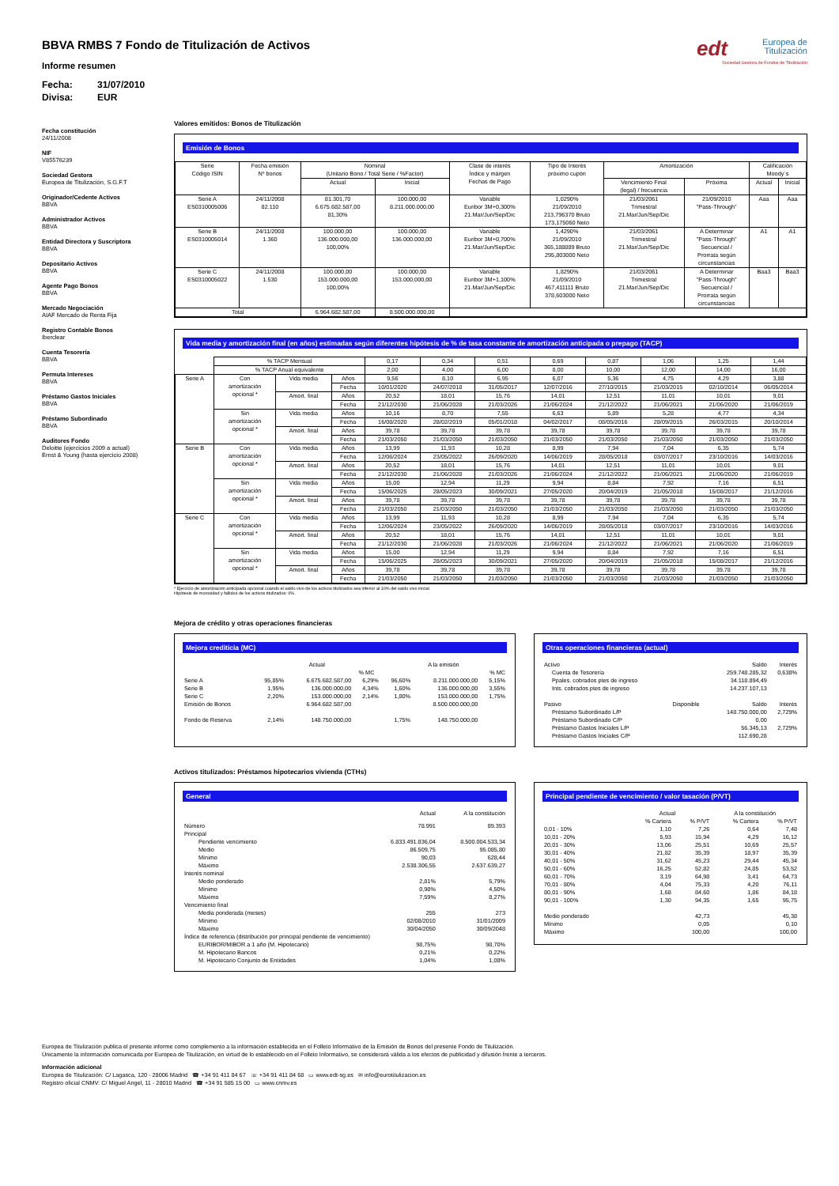BBVA RMBS 7 Fondo de Titulización de Activos
Informe resumen
Fecha: 31/07/2010
Divisa: EUR
edt Europea de
Titulización
Sociedad Gestora de Fondos de Titulización
Fecha constitución
24/11/2008
NIF
V85576239
Sociedad Gestora
Europea de Titulización, S.G.F.T
Originador/Cedente Activos
BBVA
Administrador Activos
BBVA
Entidad Directora y Suscriptora
BBVA
Depositario Activos
BBVA
Agente Pago Bonos
BBVA
Mercado Negociación
AIAF Mercado de Renta Fija
Registro Contable Bonos
Iberclear
Cuenta Tesorería
BBVA
Permuta Intereses
BBVA
Préstamo Gastos Iniciales
BBVA
Préstamo Subordinado
BBVA
Auditores Fondo
Deloitte (ejercicios 2009 a actual)
Ernst & Young (hasta ejercicio 2008)
Valores emitidos: Bonos de Titulización
Emisión de Bonos
| Serie Código ISIN | Fecha emisión Nº bonos | Nominal (Unitario Bono / Total Serie / %Factor) | | Clase de interés Índice y márgen Fechas de Pago | Tipo de Interés próximo cupón | Amortización | | Calificación Moody´s | |
| --- | --- | --- | --- | --- | --- | --- | --- | --- | --- |
| | | Actual | Inicial | | | Vencimiento Final (legal) / frecuencia | Próxima | Actual | Inicial |
| Serie A ES0310005006 | 24/11/2008 82.110 | 81.301,70 6.675.682.587,00 81,30% | 100.000,00 8.211.000.000,00 | Variable Euribor 3M+0,300% 21.Mar/Jun/Sep/Dic | 1,0290% 21/09/2010 213,796370 Bruto 173,175060 Neto | 21/03/2061 Trimestral 21.Mar/Jun/Sep/Dic | 21/09/2010 "Pass-Through" | Aaa | Aaa |
| Serie B ES0310005014 | 24/11/2008 1.360 | 100.000,00 136.000.000,00 100,00% | 100.000,00 136.000.000,00 | Variable Euribor 3M+0,700% 21.Mar/Jun/Sep/Dic | 1,4290% 21/09/2010 365,188889 Bruto 295,803000 Neto | 21/03/2061 Trimestral 21.Mar/Jun/Sep/Dic | A Determinar "Pass-Through" Secuencial / Prorrata según circunstancias | A1 | A1 |
| Serie C ES0310005022 | 24/11/2008 1.530 | 100.000,00 153.000.000,00 100,00% | 100.000,00 153.000.000,00 | Variable Euribor 3M+1,100% 21.Mar/Jun/Sep/Dic | 1,8290% 21/09/2010 467,411111 Bruto 378,603000 Neto | 21/03/2061 Trimestral 21.Mar/Jun/Sep/Dic | A Determinar "Pass-Through" Secuencial / Prorrata según circunstancias | Baa3 | Baa3 |
| Total | | 6.964.682.587,00 | 8.500.000.000,00 | | | | | | |
Vida media y amortización final (en años) estimadas según diferentes hipótesis de % de tasa constante de amortización anticipada o prepago (TACP)
| | % TACP Mensual | | | 0,17 | 0,34 | 0,51 | 0,69 | 0,87 | 1,06 | 1,25 | 1,44 |
| | % TACP Anual equivalente | | | 2,00 | 4,00 | 6,00 | 8,00 | 10,00 | 12,00 | 14,00 | 16,00 |
| Serie A | Con amortización opcional * | Vida media | Años | 9,56 | 8,10 | 6,95 | 6,07 | 5,36 | 4,75 | 4,29 | 3,88 |
| | | | Fecha | 10/01/2020 | 24/07/2018 | 31/05/2017 | 12/07/2016 | 27/10/2015 | 21/03/2015 | 02/10/2014 | 06/05/2014 |
| | | Amort. final | Años | 20,52 | 18,01 | 15,76 | 14,01 | 12,51 | 11,01 | 10,01 | 9,01 |
| | | | Fecha | 21/12/2030 | 21/06/2028 | 21/03/2026 | 21/06/2024 | 21/12/2022 | 21/06/2021 | 21/06/2020 | 21/06/2019 |
| | Sin amortización opcional * | Vida media | Años | 10,16 | 8,70 | 7,55 | 6,63 | 5,89 | 5,28 | 4,77 | 4,34 |
| | | | Fecha | 16/08/2020 | 28/02/2019 | 05/01/2018 | 04/02/2017 | 08/05/2016 | 28/09/2015 | 26/03/2015 | 20/10/2014 |
| | | Amort. final | Años | 39,78 | 39,78 | 39,78 | 39,78 | 39,78 | 39,78 | 39,78 | 39,78 |
| | | | Fecha | 21/03/2050 | 21/03/2050 | 21/03/2050 | 21/03/2050 | 21/03/2050 | 21/03/2050 | 21/03/2050 | 21/03/2050 |
| Serie B | Con amortización opcional * | Vida media | Años | 13,99 | 11,93 | 10,28 | 8,99 | 7,94 | 7,04 | 6,35 | 5,74 |
| | | | Fecha | 12/06/2024 | 23/05/2022 | 26/09/2020 | 14/06/2019 | 28/05/2018 | 03/07/2017 | 23/10/2016 | 14/03/2016 |
| | | Amort. final | Años | 20,52 | 18,01 | 15,76 | 14,01 | 12,51 | 11,01 | 10,01 | 9,01 |
| | | | Fecha | 21/12/2030 | 21/06/2028 | 21/03/2026 | 21/06/2024 | 21/12/2022 | 21/06/2021 | 21/06/2020 | 21/06/2019 |
| | Sin amortización opcional * | Vida media | Años | 15,00 | 12,94 | 11,29 | 9,94 | 8,84 | 7,92 | 7,16 | 6,51 |
| | | | Fecha | 15/06/2025 | 28/05/2023 | 30/09/2021 | 27/05/2020 | 20/04/2019 | 21/05/2018 | 15/08/2017 | 21/12/2016 |
| | | Amort. final | Años | 39,78 | 39,78 | 39,78 | 39,78 | 39,78 | 39,78 | 39,78 | 39,78 |
| | | | Fecha | 21/03/2050 | 21/03/2050 | 21/03/2050 | 21/03/2050 | 21/03/2050 | 21/03/2050 | 21/03/2050 | 21/03/2050 |
| Serie C | Con amortización opcional * | Vida media | Años | 13,99 | 11,93 | 10,28 | 8,99 | 7,94 | 7,04 | 6,35 | 5,74 |
| | | | Fecha | 12/06/2024 | 23/05/2022 | 26/09/2020 | 14/06/2019 | 28/05/2018 | 03/07/2017 | 23/10/2016 | 14/03/2016 |
| | | Amort. final | Años | 20,52 | 18,01 | 15,76 | 14,01 | 12,51 | 11,01 | 10,01 | 9,01 |
| | | | Fecha | 21/12/2030 | 21/06/2028 | 21/03/2026 | 21/06/2024 | 21/12/2022 | 21/06/2021 | 21/06/2020 | 21/06/2019 |
| | Sin amortización opcional * | Vida media | Años | 15,00 | 12,94 | 11,29 | 9,94 | 8,84 | 7,92 | 7,16 | 6,51 |
| | | | Fecha | 15/06/2025 | 28/05/2023 | 30/09/2021 | 27/05/2020 | 20/04/2019 | 21/05/2018 | 15/08/2017 | 21/12/2016 |
| | | Amort. final | Años | 39,78 | 39,78 | 39,78 | 39,78 | 39,78 | 39,78 | 39,78 | 39,78 |
| | | | Fecha | 21/03/2050 | 21/03/2050 | 21/03/2050 | 21/03/2050 | 21/03/2050 | 21/03/2050 | 21/03/2050 | 21/03/2050 |
* Ejercicio de amortización anticipada opcional cuando el saldo vivo de los activos titulizados sea inferior al 10% del saldo vivo inicial.
Hipótesis de morosidad y fallidos de los activos titulizados: 0%.
Mejora de crédito y otras operaciones financieras
Mejora crediticia (MC)
| | Actual | | | A la emisión | | |
| | | | % MC | | | % MC |
| Serie A Serie B Serie C Emisión de Bonos | 95,85% 1,95% 2,20% | 6.675.682.587,00 136.000.000,00 153.000.000,00 6.964.682.587,00 | 6,29% 4,34% 2,14% | 96,60% 1,60% 1,80% | 8.211.000.000,00 136.000.000,00 153.000.000,00 8.500.000.000,00 | 5,15% 3,55% 1,75% |
| Fondo de Reserva | 2,14% | 148.750.000,00 | | 1,75% | 148.750.000,00 | |
Otras operaciones financieras (actual)
| Activo | | Saldo | Interés |
| Cuenta de Tesorería Ppales. cobrados ptes de ingreso Ints. cobrados ptes de ingreso | | 259.748.285,32 34.118.894,49 14.237.107,13 | 0,638% |
| Pasivo | Disponible | Saldo | Interés |
| Préstamo Subordinado L/P Préstamo Subordinado C/P Préstamo Gastos Iniciales L/P Préstamo Gastos Iniciales C/P | | 148.750.000,00 0,00 56.345,13 112.690,28 | 2,729% 2,729% |
Activos titulizados: Préstamos hipotecarios vivienda (CTHs)
General
| | Actual | A la constitución |
| Número | 78.991 | 89.393 |
| Principal | | |
| Pendiente vencimiento Medio Mínimo Máximo | 6.833.491.836,04 86.509,75 90,03 2.538.306,55 | 8.500.004.533,34 95.085,80 628,44 2.637.639,27 |
| Interés nominal | | |
| Medio ponderado Mínimo Máximo | 2,81% 0,98% 7,59% | 5,79% 4,50% 8,27% |
| Vencimiento final | | |
| Media ponderada (meses) Mínimo Máximo | 255 02/08/2010 30/04/2050 | 273 31/01/2009 30/09/2048 |
| Índice de referencia (distribución por principal pendiente de vencimiento) | | |
| EURIBOR/MIBOR a 1 año (M. Hipotecario) M. Hipotecario Bancos M. Hipotecario Conjunto de Entidades | 98,75% 0,21% 1,04% | 98,70% 0,22% 1,08% |
Principal pendiente de vencimiento / valor tasación (P/VT)
| | Actual | | A la constitución | |
| | % Cartera | % P/VT | % Cartera | % P/VT |
| 0,01 - 10% 10,01 - 20% 20,01 - 30% 30,01 - 40% 40,01 - 50% 50,01 - 60% 60,01 - 70% 70,01 - 80% 80,01 - 90% 90,01 - 100% | 1,10 5,93 13,06 21,82 31,62 16,25 3,19 4,04 1,68 1,30 | 7,26 15,94 25,51 35,39 45,23 52,82 64,98 75,33 84,60 94,35 | 0,64 4,29 10,69 18,97 29,44 24,85 3,41 4,20 1,86 1,65 | 7,48 16,12 25,57 35,39 45,34 53,52 64,73 76,11 84,18 95,75 |
| Medio ponderado Mínimo Máximo | | 42,73 0,05 100,00 | | 45,38 0,10 100,00 |
Europea de Titulización publica el presente informe como complemento a la información establecida en el Folleto Informativo de la Emisión de Bonos del presente Fondo de Titulización.
Únicamente la información comunicada por Europea de Titulización, en virtud de lo establecido en el Folleto Informativo, se considerará válida a los efectos de publicidad y difusión frente a terceros.
Información adicional
Europea de Titulización: C/ Lagasca, 120 - 28006 Madrid ☎ +34 91 411 84 67 ☏ +34 91 411 84 68 ▭ www.edt-sg.es ✉ info@eurotitulizacion.es
Registro oficial CNMV: C/ Miguel Angel, 11 - 28010 Madrid ☎ +34 91 585 15 00 ▭ www.cnmv.es